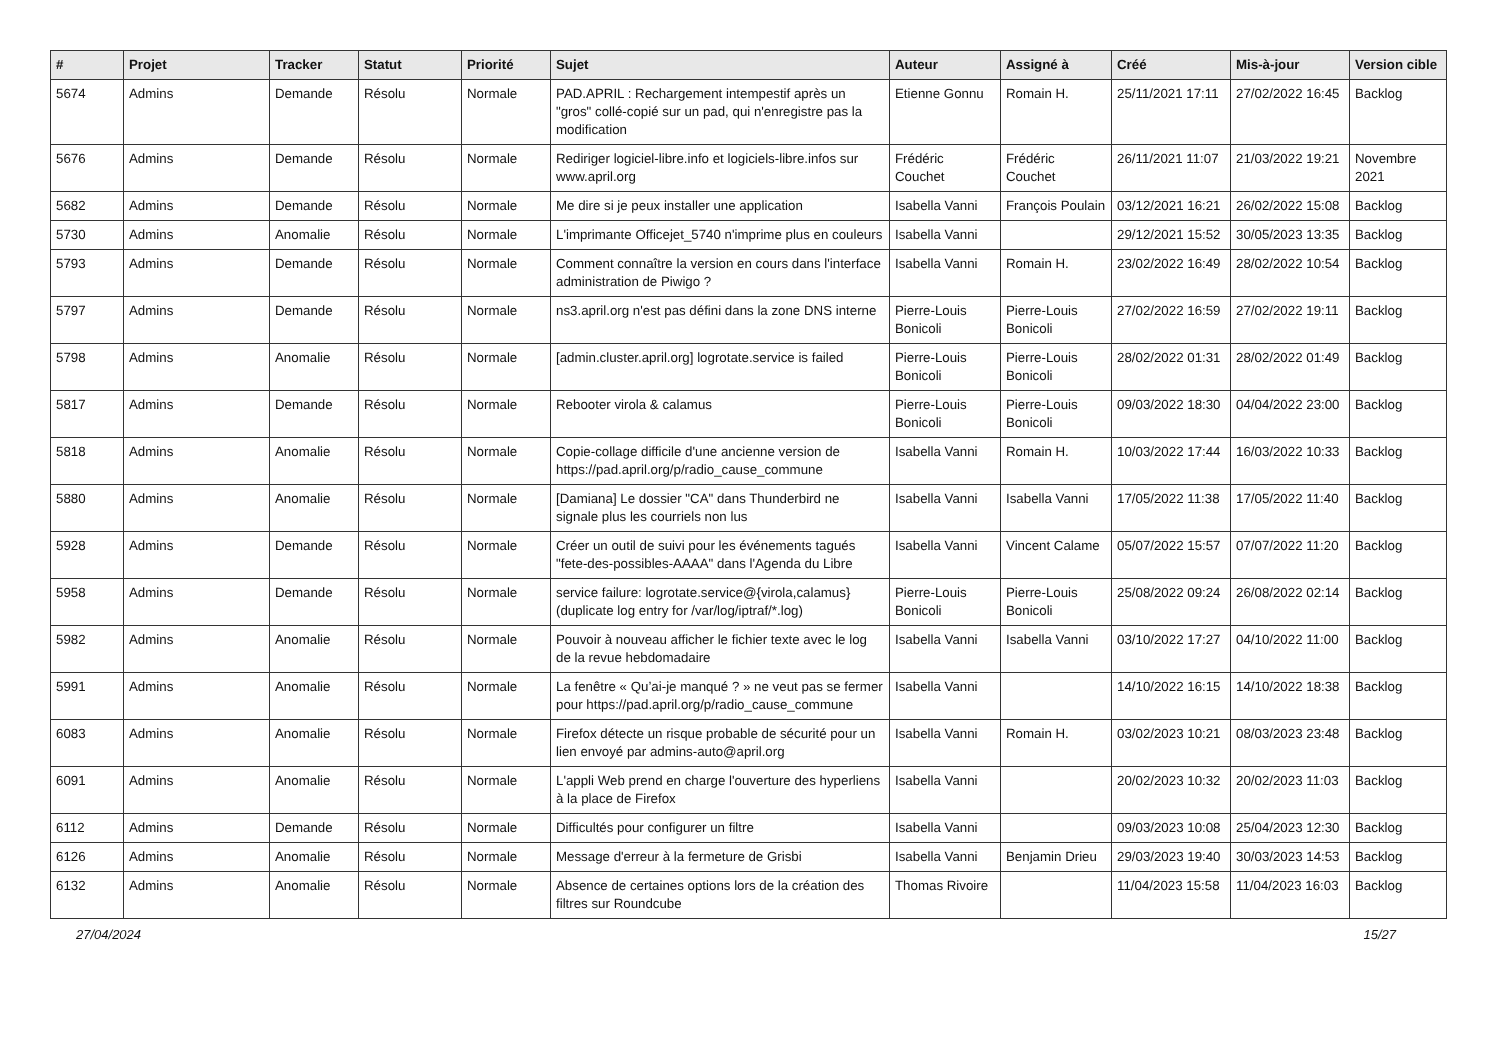| # | Projet | Tracker | Statut | Priorité | Sujet | Auteur | Assigné à | Créé | Mis-à-jour | Version cible |
| --- | --- | --- | --- | --- | --- | --- | --- | --- | --- | --- |
| 5674 | Admins | Demande | Résolu | Normale | PAD.APRIL : Rechargement intempestif après un "gros" collé-copié sur un pad, qui n'enregistre pas la modification | Etienne Gonnu | Romain H. | 25/11/2021 17:11 | 27/02/2022 16:45 | Backlog |
| 5676 | Admins | Demande | Résolu | Normale | Rediriger logiciel-libre.info et logiciels-libre.infos sur www.april.org | Frédéric Couchet | Frédéric Couchet | 26/11/2021 11:07 | 21/03/2022 19:21 | Novembre 2021 |
| 5682 | Admins | Demande | Résolu | Normale | Me dire si je peux installer une application | Isabella Vanni | François Poulain | 03/12/2021 16:21 | 26/02/2022 15:08 | Backlog |
| 5730 | Admins | Anomalie | Résolu | Normale | L'imprimante Officejet_5740 n'imprime plus en couleurs | Isabella Vanni | | 29/12/2021 15:52 | 30/05/2023 13:35 | Backlog |
| 5793 | Admins | Demande | Résolu | Normale | Comment connaître la version en cours dans l'interface administration de Piwigo ? | Isabella Vanni | Romain H. | 23/02/2022 16:49 | 28/02/2022 10:54 | Backlog |
| 5797 | Admins | Demande | Résolu | Normale | ns3.april.org n'est pas défini dans la zone DNS interne | Pierre-Louis Bonicoli | Pierre-Louis Bonicoli | 27/02/2022 16:59 | 27/02/2022 19:11 | Backlog |
| 5798 | Admins | Anomalie | Résolu | Normale | [admin.cluster.april.org] logrotate.service is failed | Pierre-Louis Bonicoli | Pierre-Louis Bonicoli | 28/02/2022 01:31 | 28/02/2022 01:49 | Backlog |
| 5817 | Admins | Demande | Résolu | Normale | Rebooter virola & calamus | Pierre-Louis Bonicoli | Pierre-Louis Bonicoli | 09/03/2022 18:30 | 04/04/2022 23:00 | Backlog |
| 5818 | Admins | Anomalie | Résolu | Normale | Copie-collage difficile d'une ancienne version de https://pad.april.org/p/radio_cause_commune | Isabella Vanni | Romain H. | 10/03/2022 17:44 | 16/03/2022 10:33 | Backlog |
| 5880 | Admins | Anomalie | Résolu | Normale | [Damiana] Le dossier "CA" dans Thunderbird ne signale plus les courriels non lus | Isabella Vanni | Isabella Vanni | 17/05/2022 11:38 | 17/05/2022 11:40 | Backlog |
| 5928 | Admins | Demande | Résolu | Normale | Créer un outil de suivi pour les événements tagués "fete-des-possibles-AAAA" dans l'Agenda du Libre | Isabella Vanni | Vincent Calame | 05/07/2022 15:57 | 07/07/2022 11:20 | Backlog |
| 5958 | Admins | Demande | Résolu | Normale | service failure: logrotate.service@{virola,calamus} (duplicate log entry for /var/log/iptraf/*.log) | Pierre-Louis Bonicoli | Pierre-Louis Bonicoli | 25/08/2022 09:24 | 26/08/2022 02:14 | Backlog |
| 5982 | Admins | Anomalie | Résolu | Normale | Pouvoir à nouveau afficher le fichier texte avec le log de la revue hebdomadaire | Isabella Vanni | Isabella Vanni | 03/10/2022 17:27 | 04/10/2022 11:00 | Backlog |
| 5991 | Admins | Anomalie | Résolu | Normale | La fenêtre « Qu’ai-je manqué ? » ne veut pas se fermer pour https://pad.april.org/p/radio_cause_commune | Isabella Vanni | | 14/10/2022 16:15 | 14/10/2022 18:38 | Backlog |
| 6083 | Admins | Anomalie | Résolu | Normale | Firefox détecte un risque probable de sécurité pour un lien envoyé par admins-auto@april.org | Isabella Vanni | Romain H. | 03/02/2023 10:21 | 08/03/2023 23:48 | Backlog |
| 6091 | Admins | Anomalie | Résolu | Normale | L'appli Web prend en charge l'ouverture des hyperliens à la place de Firefox | Isabella Vanni | | 20/02/2023 10:32 | 20/02/2023 11:03 | Backlog |
| 6112 | Admins | Demande | Résolu | Normale | Difficultés pour configurer un filtre | Isabella Vanni | | 09/03/2023 10:08 | 25/04/2023 12:30 | Backlog |
| 6126 | Admins | Anomalie | Résolu | Normale | Message d'erreur à la fermeture de Grisbi | Isabella Vanni | Benjamin Drieu | 29/03/2023 19:40 | 30/03/2023 14:53 | Backlog |
| 6132 | Admins | Anomalie | Résolu | Normale | Absence de certaines options lors de la création des filtres sur Roundcube | Thomas Rivoire | | 11/04/2023 15:58 | 11/04/2023 16:03 | Backlog |
27/04/2024 15/27